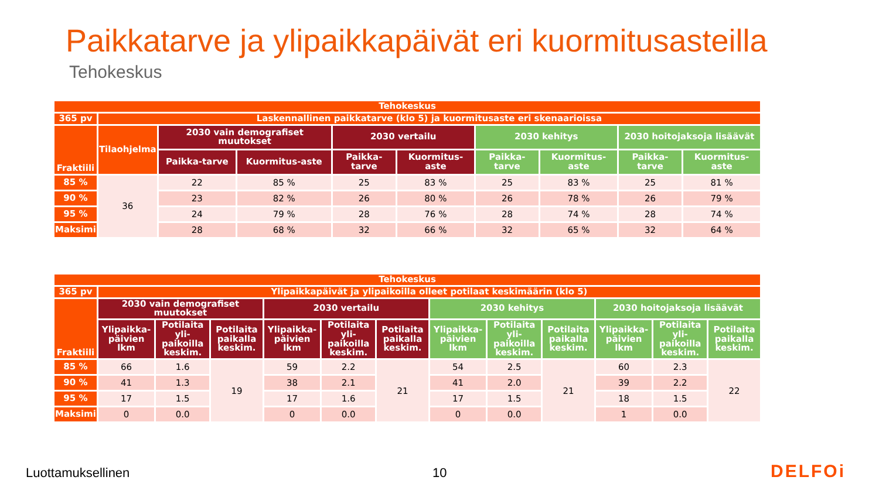Paikkatarve ja ylipaikkapäivät eri kuormitusasteilla
Tehokeskus
| Tehokeskus | | | | | | | | | |
| --- | --- | --- | --- | --- | --- | --- | --- | --- | --- |
| 365 pv | Laskennallinen paikkatarve (klo 5) ja kuormitusaste eri skenaarioissa | | | | | | | | |
| Fraktiili | Tilaohjelma | 2030 vain demografiset muutokset | | 2030 vertailu | | 2030 kehitys | | 2030 hoitojaksoja lisäävät | |
| | | Paikka-tarve | Kuormitus-aste | Paikka-tarve | Kuormitus-aste | Paikka-tarve | Kuormitus-aste | Paikka-tarve | Kuormitus-aste |
| 85 % | 36 | 22 | 85 % | 25 | 83 % | 25 | 83 % | 25 | 81 % |
| 90 % | | 23 | 82 % | 26 | 80 % | 26 | 78 % | 26 | 79 % |
| 95 % | | 24 | 79 % | 28 | 76 % | 28 | 74 % | 28 | 74 % |
| Maksimi | | 28 | 68 % | 32 | 66 % | 32 | 65 % | 32 | 64 % |
| Tehokeskus | | | | | | | | | | | | |
| --- | --- | --- | --- | --- | --- | --- | --- | --- | --- | --- | --- | --- |
| 365 pv | Ylipaikkapäivät ja ylipaikoilla olleet potilaat keskimäärin (klo 5) | | | | | | | | | | | |
| Fraktiili | 2030 vain demografiset muutokset | | | 2030 vertailu | | | 2030 kehitys | | | 2030 hoitojaksoja lisäävät | | |
| | Ylipaikka-päivien lkm | Potilaita yli-paikoilla keskim. | Potilaita paikalla keskim. | Ylipaikka-päivien lkm | Potilaita yli-paikoilla keskim. | Potilaita paikalla keskim. | Ylipaikka-päivien lkm | Potilaita yli-paikoilla keskim. | Potilaita paikalla keskim. | Ylipaikka-päivien lkm | Potilaita yli-paikoilla keskim. | Potilaita paikalla keskim. |
| 85 % | 66 | 1.6 | 19 | 59 | 2.2 | 21 | 54 | 2.5 | 21 | 60 | 2.3 | 22 |
| 90 % | 41 | 1.3 | | 38 | 2.1 | | 41 | 2.0 | | 39 | 2.2 | |
| 95 % | 17 | 1.5 | | 17 | 1.6 | | 17 | 1.5 | | 18 | 1.5 | |
| Maksimi | 0 | 0.0 | | 0 | 0.0 | | 0 | 0.0 | | 1 | 0.0 | |
Luottamuksellinen 10 DELFOi